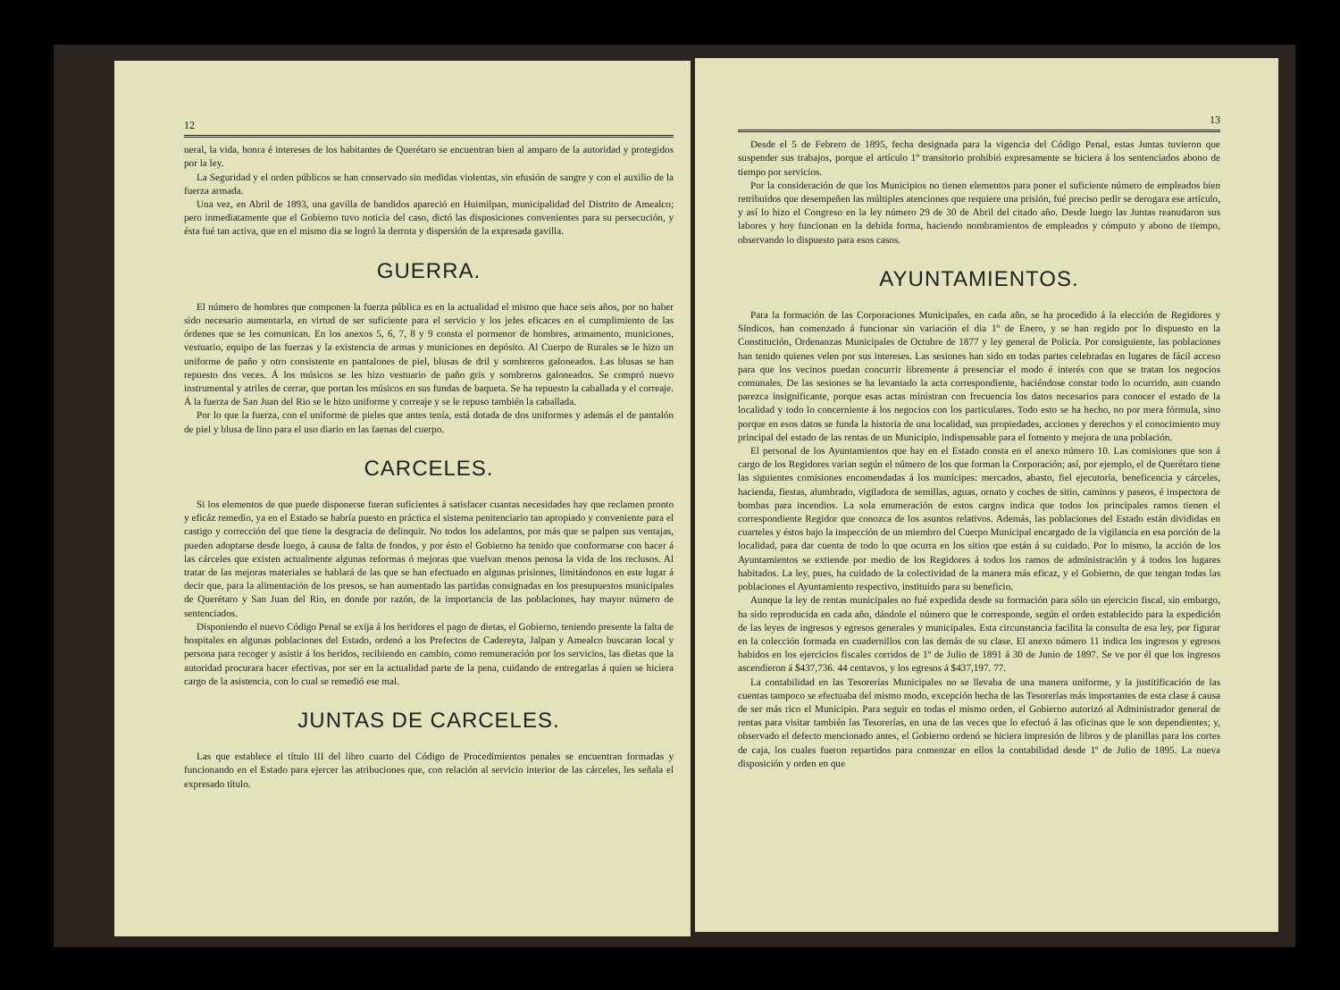12
neral, la vida, honra é intereses de los habitantes de Querétaro se encuentran bien al amparo de la autoridad y protegidos por la ley.
La Seguridad y el orden públicos se han conservado sin medidas violentas, sin efusión de sangre y con el auxilio de la fuerza armada.
Una vez, en Abril de 1893, una gavilla de bandidos apareció en Huimilpan, municipalidad del Distrito de Amealco; pero inmediatamente que el Gobierno tuvo noticia del caso, dictó las disposiciones convenientes para su persecución, y ésta fué tan activa, que en el mismo dia se logró la derrota y dispersión de la expresada gavilla.
GUERRA.
El número de hombres que componen la fuerza pública es en la actualidad el mismo que hace seis años, por no haber sido necesario aumentarla, en virtud de ser suficiente para el servicio y los jefes eficaces en el cumplimiento de las órdenes que se les comunican. En los anexos 5, 6, 7, 8 y 9 consta el pormenor de hombres, armamento, municiones, vestuario, equipo de las fuerzas y la existencia de armas y municiones en depósito. Al Cuerpo de Rurales se le hizo un uniforme de paño y otro consistente en pantalones de piel, blusas de dril y sombreros galoneados. Las blusas se han repuesto dos veces. Á los músicos se les hizo vestuario de paño gris y sombreros galoneados. Se compró nuevo instrumental y atriles de cerrar, que portan los músicos en sus fundas de baqueta. Se ha repuesto la caballada y el correaje. Á la fuerza de San Juan del Rio se le hizo uniforme y correaje y se le repuso también la caballada.
Por lo que la fuerza, con el uniforme de pieles que antes tenía, está dotada de dos uniformes y además el de pantalón de piel y blusa de lino para el uso diario en las faenas del cuerpo.
CARCELES.
Si los elementos de que puede disponerse fueran suficientes á satisfacer cuantas necesidades hay que reclamen pronto y eficáz remedio, ya en el Estado se habría puesto en práctica el sistema penitenciario tan apropiado y conveniente para el castigo y corrección del que tiene la desgracia de delinquir. No todos los adelantos, por más que se palpen sus ventajas, pueden adoptarse desde luego, á causa de falta de fondos, y por ésto el Gobierno ha tenido que conformarse con hacer á las cárceles que existen actualmente algunas reformas ó mejoras que vuelvan menos penosa la vida de los reclusos. Al tratar de las mejoras materiales se hablará de las que se han efectuado en algunas prisiones, limitándonos en este lugar á decir que, para la alimentación de los presos, se han aumentado las partidas consignadas en los presupuestos municipales de Querétaro y San Juan del Rio, en donde por razón, de la importancia de las poblaciones, hay mayor número de sentenciados.
Disponiendo el nuevo Código Penal se exija á los heridores el pago de dietas, el Gobierno, teniendo presente la falta de hospitales en algunas poblaciones del Estado, ordenó a los Prefectos de Cadereyta, Jalpan y Amealco buscaran local y persona para recoger y asistir á los heridos, recibiendo en cambio, como remuneración por los servicios, las dietas que la autoridad procurara hacer efectivas, por ser en la actualidad parte de la pena, cuidando de entregarlas á quien se hiciera cargo de la asistencia, con lo cual se remedió ese mal.
JUNTAS DE CARCELES.
Las que establece el título III del libro cuarto del Código de Procedimientos penales se encuentran formadas y funcionando en el Estado para ejercer las atribuciones que, con relación al servicio interior de las cárceles, les señala el expresado título.
13
Desde el 5 de Febrero de 1895, fecha designada para la vigencia del Código Penal, estas Juntas tuvieron que suspender sus trabajos, porque el artículo 1º transitorio prohibió expresamente se hiciera á los sentenciados abono de tiempo por servicios.
Por la consideración de que los Municipios no tienen elementos para poner el suficiente número de empleados bien retribuidos que desempeñen las múltiples atenciones que requiere una prisión, fué preciso pedir se derogara ese artículo, y así lo hizo el Congreso en la ley número 29 de 30 de Abril del citado año. Desde luego las Juntas reanudaron sus labores y hoy funcionan en la debida forma, haciendo nombramientos de empleados y cómputo y abono de tiempo, observando lo dispuesto para esos casos.
AYUNTAMIENTOS.
Para la formación de las Corporaciones Municipales, en cada año, se ha procedido á la elección de Regidores y Síndicos, han comenzado á funcionar sin variación el dia 1º de Enero, y se han regido por lo dispuesto en la Constitución, Ordenanzas Municipales de Octubre de 1877 y ley general de Policía. Por consiguiente, las poblaciones han tenido quienes velen por sus intereses. Las sesiones han sido en todas partes celebradas en lugares de fácil acceso para que los vecinos puedan concurrir libremente á presenciar el modo é interés con que se tratan los negocios comunales. De las sesiones se ha levantado la acta correspondiente, haciéndose constar todo lo ocurrido, aun cuando parezca insignificante, porque esas actas ministran con frecuencia los datos necesarios para conocer el estado de la localidad y todo lo concerniente á los negocios con los particulares. Todo esto se ha hecho, no por mera fórmula, sino porque en esos datos se funda la historia de una localidad, sus propiedades, acciones y derechos y el conocimiento muy principal del estado de las rentas de un Municipio, indispensable para el fomento y mejora de una población.
El personal de los Ayuntamientos que hay en el Estado consta en el anexo número 10. Las comisiones que son á cargo de los Regidores varian según el número de los que forman la Corporación; así, por ejemplo, el de Querétaro tiene las siguientes comisiones encomendadas á los munícipes: mercados, abasto, fiel ejecutoría, beneficencia y cárceles, hacienda, fiestas, alumbrado, vigiladora de semillas, aguas, ornato y coches de sitio, caminos y paseos, é inspectora de bombas para incendios. La sola enumeración de estos cargos indica que todos los principales ramos tienen el correspondiente Regidor que conozca de los asuntos relativos. Además, las poblaciones del Estado están divididas en cuarteles y éstos bajo la inspección de un miembro del Cuerpo Municipal encargado de la vigilancia en esa porción de la localidad, para dar cuenta de todo lo que ocurra en los sitios que están á su cuidado. Por lo mismo, la acción de los Ayuntamientos se extiende por medio de los Regidores á todos los ramos de administración y á todos los lugares habitados. La ley, pues, ha cuidado de la colectividad de la manera más eficaz, y el Gobierno, de que tengan todas las poblaciones el Ayuntamiento respectivo, instituido para su beneficio.
Aunque la ley de rentas municipales no fué expedida desde su formación para sólo un ejercicio fiscal, sin embargo, ha sido reproducida en cada año, dándole el número que le corresponde, según el orden establecido para la expedición de las leyes de ingresos y egresos generales y municipales. Esta circunstancia facilita la consulta de esa ley, por figurar en la colección formada en cuadernillos con las demás de su clase. El anexo número 11 indica los ingresos y egresos habidos en los ejercicios fiscales corridos de 1º de Julio de 1891 á 30 de Junio de 1897. Se ve por él que los ingresos ascendieron á $437,736. 44 centavos, y los egresos á $437,197. 77.
La contabilidad en las Tesorerías Municipales no se llevaba de una manera uniforme, y la justitificación de las cuentas tampoco se efectuaba del mismo modo, excepción hecha de las Tesorerías más importantes de esta clase á causa de ser más rico el Municipio. Para seguir en todas el mismo orden, el Gobierno autorizó al Administrador general de rentas para visitar también las Tesorerías, en una de las veces que lo efectuó á las oficinas que le son dependientes; y, observado el defecto mencionado antes, el Gobierno ordenó se hiciera impresión de libros y de planillas para los cortes de caja, los cuales fueron repartidos para comenzar en ellos la contabilidad desde 1º de Julio de 1895. La nueva disposición y orden en que